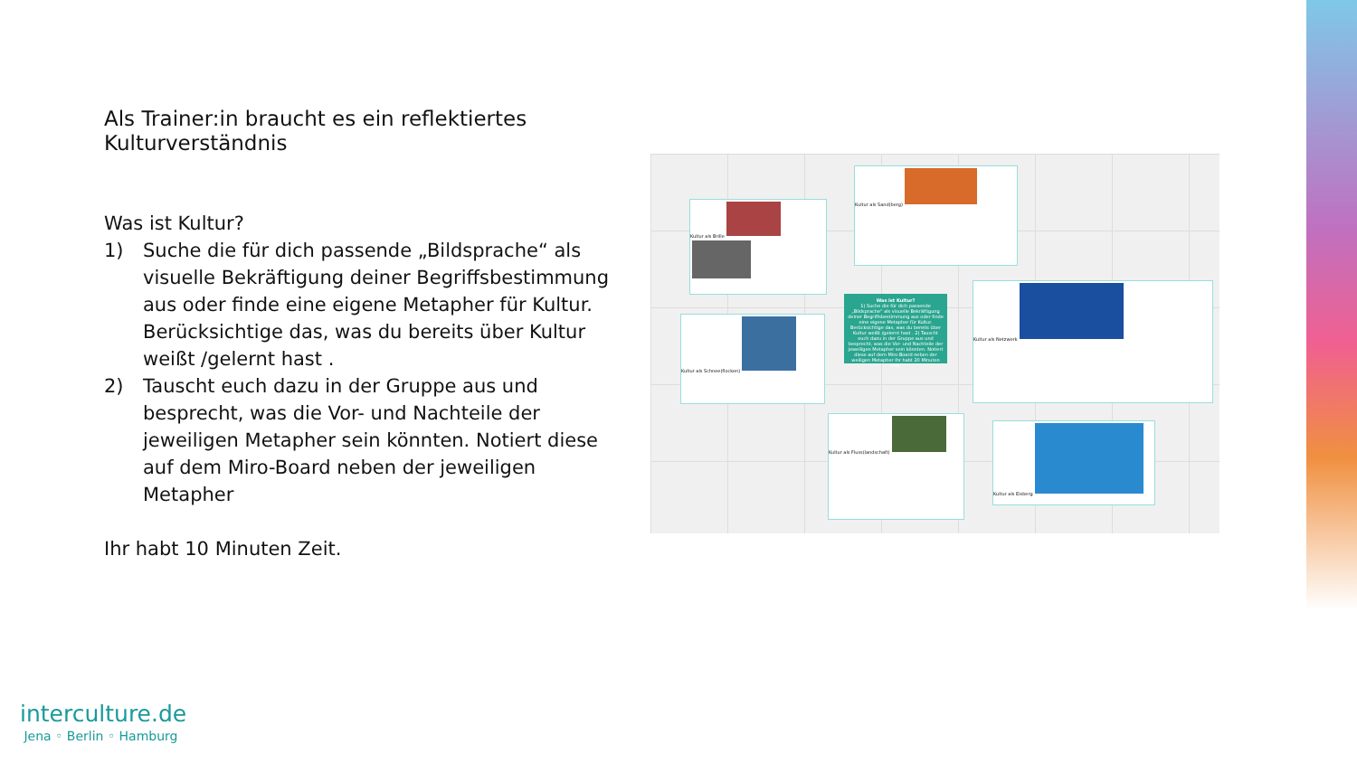Als Trainer:in braucht es ein reflektiertes Kulturverständnis
Was ist Kultur?
1) Suche die für dich passende „Bildsprache“ als visuelle Bekräftigung deiner Begriffsbestimmung aus oder finde eine eigene Metapher für Kultur. Berücksichtige das, was du bereits über Kultur weißt /gelernt hast .
2) Tauscht euch dazu in der Gruppe aus und besprecht, was die Vor- und Nachteile der jeweiligen Metapher sein könnten. Notiert diese auf dem Miro-Board neben der jeweiligen Metapher
Ihr habt 10 Minuten Zeit.
Kultur als Brille
Kultur als Sand(berg)
Kultur als Schnee(flocken)
Was ist Kultur?
1) Suche die für dich passende „Bildsprache“ als visuelle Bekräftigung deiner Begriffsbestimmung aus oder finde eine eigene Metapher für Kultur. Berücksichtige das, was du bereits über Kultur weißt /gelernt hast . 2) Tauscht euch dazu in der Gruppe aus und besprecht, was die Vor- und Nachteile der jeweiligen Metapher sein könnten. Notiert diese auf dem Miro-Board neben der weiligen Metapher Ihr habt 20 Minuten Zeit.
Kultur als Netzwerk
Kultur als Fluss(landschaft)
Kultur als Eisberg
interculture.de
Jena ◦ Berlin ◦ Hamburg